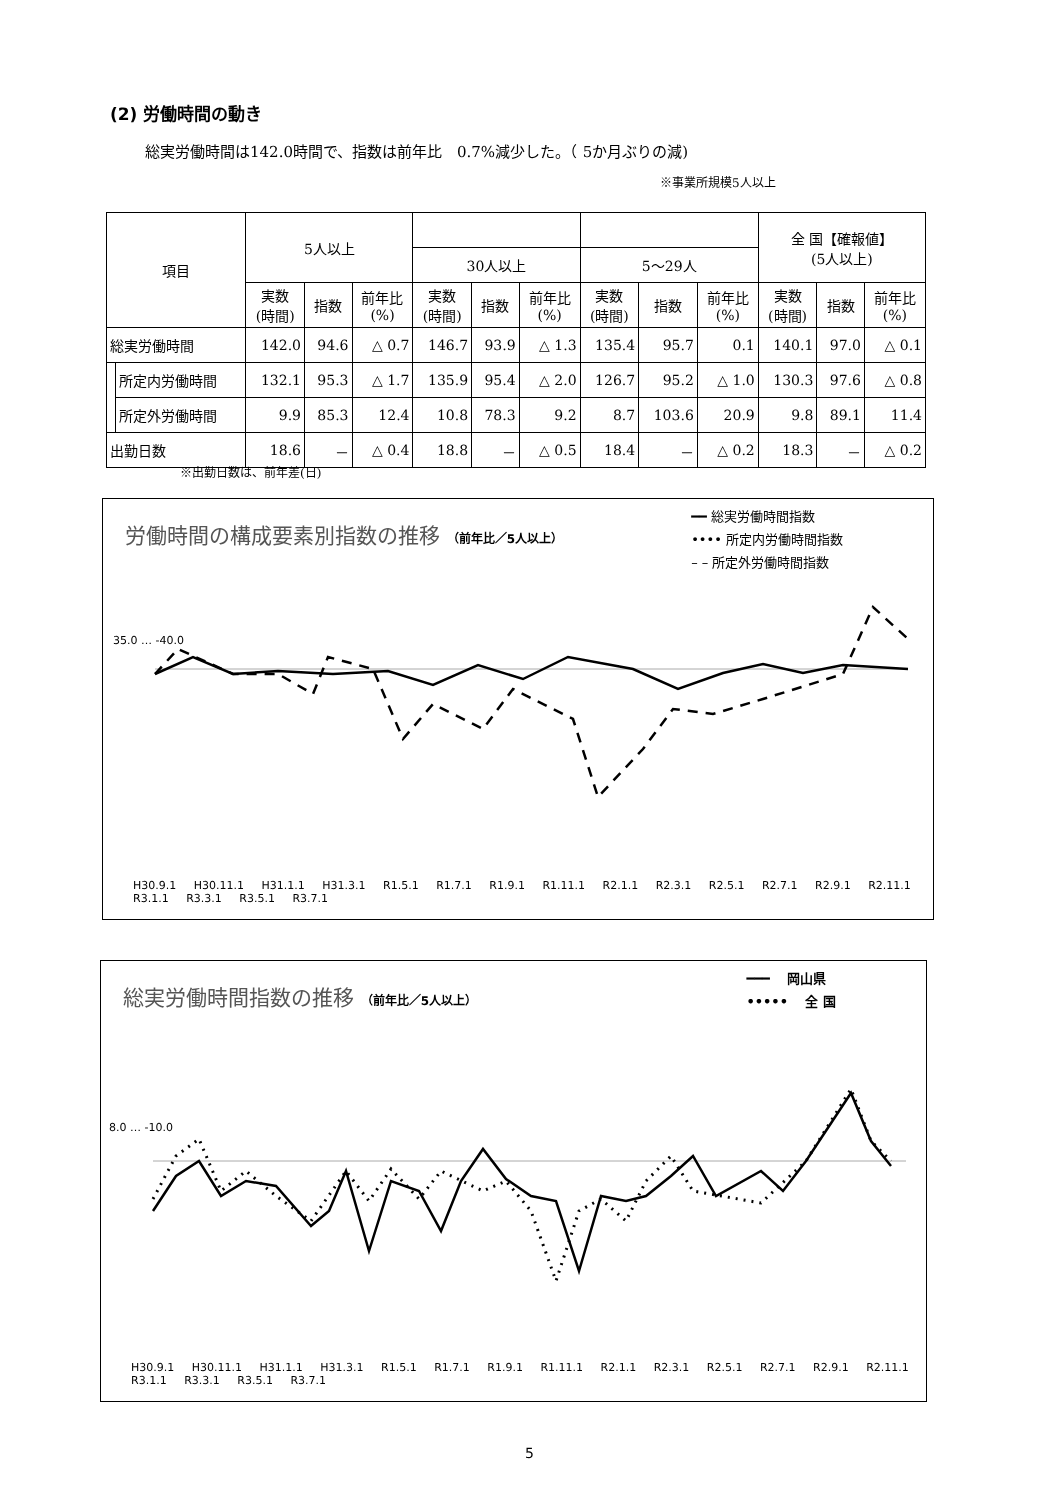(2) 労働時間の動き
総実労働時間は142.0時間で、指数は前年比　0.7%減少した。（ 5か月ぶりの減)
※事業所規模5人以上
| 項目 | | 5人以上 | | | | | | | | | 全 国【確報値】 (5人以上) | | |
| --- | --- | --- | --- | --- | --- | --- | --- | --- | --- | --- | --- | --- | --- |
| | | | | | 30人以上 | | | 5～29人 | | | | | |
| | | 実数 (時間) | 指数 | 前年比 (%) | 実数 (時間) | 指数 | 前年比 (%) | 実数 (時間) | 指数 | 前年比 (%) | 実数 (時間) | 指数 | 前年比 (%) |
| 総実労働時間 | | 142.0 | 94.6 | △ 0.7 | 146.7 | 93.9 | △ 1.3 | 135.4 | 95.7 | 0.1 | 140.1 | 97.0 | △ 0.1 |
| | 所定内労働時間 | 132.1 | 95.3 | △ 1.7 | 135.9 | 95.4 | △ 2.0 | 126.7 | 95.2 | △ 1.0 | 130.3 | 97.6 | △ 0.8 |
| | 所定外労働時間 | 9.9 | 85.3 | 12.4 | 10.8 | 78.3 | 9.2 | 8.7 | 103.6 | 20.9 | 9.8 | 89.1 | 11.4 |
| 出勤日数 | | 18.6 | － | △ 0.4 | 18.8 | － | △ 0.5 | 18.4 | － | △ 0.2 | 18.3 | － | △ 0.2 |
※出勤日数は、前年差(日)
労働時間の構成要素別指数の推移 （前年比／5人以上）
━━ 総実労働時間指数
•••• 所定内労働時間指数
– – 所定外労働時間指数
35.0 … -40.0
H30.9.1 H30.11.1 H31.1.1 H31.3.1 R1.5.1 R1.7.1 R1.9.1 R1.11.1 R2.1.1 R2.3.1 R2.5.1 R2.7.1 R2.9.1 R2.11.1 R3.1.1 R3.3.1 R3.5.1 R3.7.1
総実労働時間指数の推移 （前年比／5人以上）
━━━ 　岡山県
••••• 　全 国
8.0 … -10.0
H30.9.1 H30.11.1 H31.1.1 H31.3.1 R1.5.1 R1.7.1 R1.9.1 R1.11.1 R2.1.1 R2.3.1 R2.5.1 R2.7.1 R2.9.1 R2.11.1 R3.1.1 R3.3.1 R3.5.1 R3.7.1
5